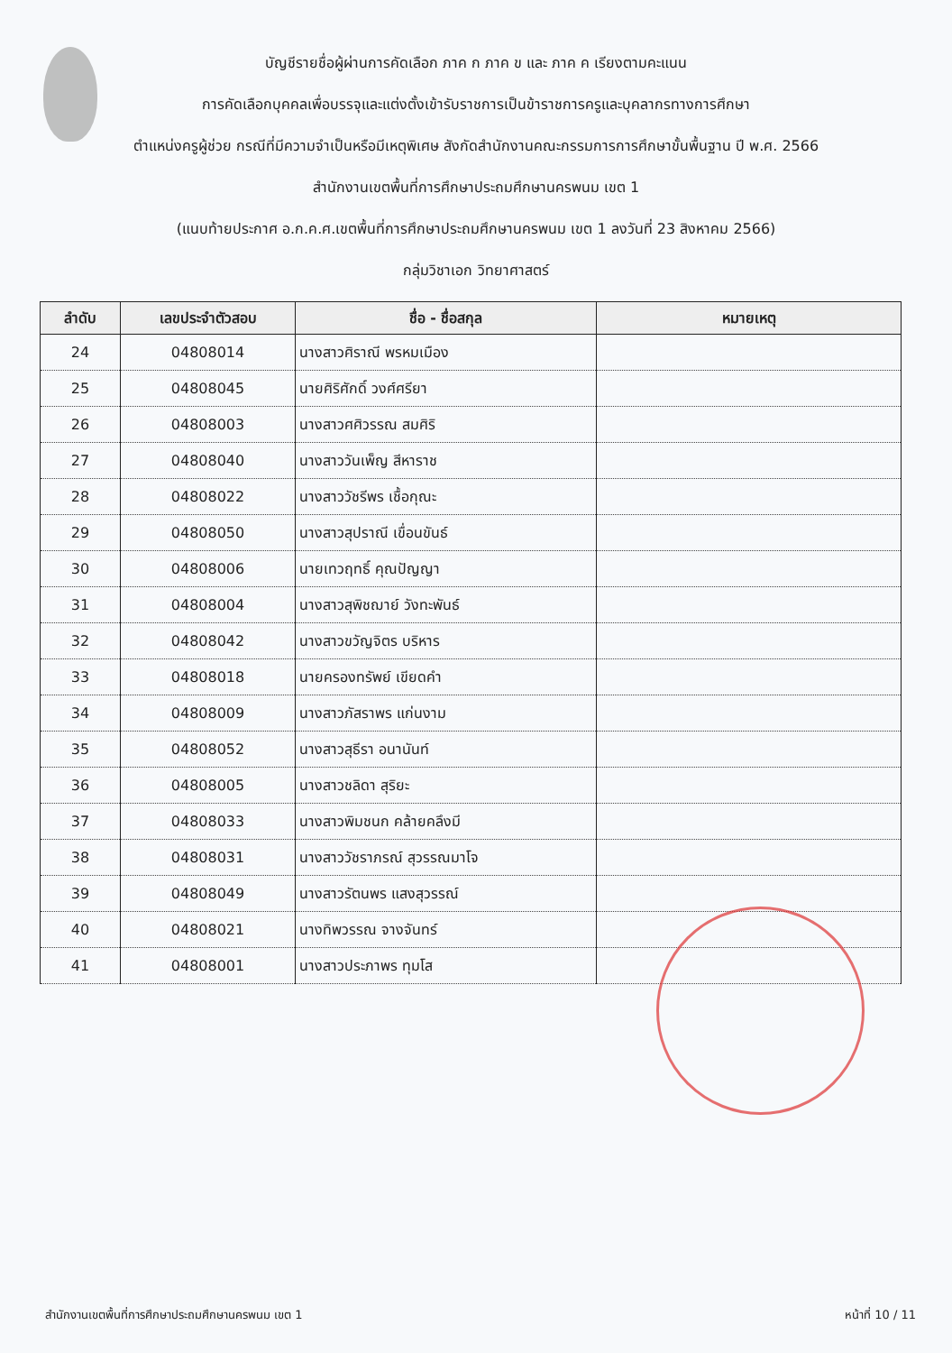บัญชีรายชื่อผู้ผ่านการคัดเลือก ภาค ก ภาค ข และ ภาค ค เรียงตามคะแนน
การคัดเลือกบุคคลเพื่อบรรจุและแต่งตั้งเข้ารับราชการเป็นข้าราชการครูและบุคลากรทางการศึกษา
ตำแหน่งครูผู้ช่วย กรณีที่มีความจำเป็นหรือมีเหตุพิเศษ สังกัดสำนักงานคณะกรรมการการศึกษาขั้นพื้นฐาน ปี พ.ศ. 2566
สำนักงานเขตพื้นที่การศึกษาประถมศึกษานครพนม เขต 1
(แนบท้ายประกาศ อ.ก.ค.ศ.เขตพื้นที่การศึกษาประถมศึกษานครพนม เขต 1 ลงวันที่ 23 สิงหาคม 2566)
กลุ่มวิชาเอก วิทยาศาสตร์
| ลำดับ | เลขประจำตัวสอบ | ชื่อ - ชื่อสกุล | หมายเหตุ |
| --- | --- | --- | --- |
| 24 | 04808014 | นางสาวศิราณี พรหมเมือง | |
| 25 | 04808045 | นายศิริศักดิ์ วงศ์ศรียา | |
| 26 | 04808003 | นางสาวศศิวรรณ สมศิริ | |
| 27 | 04808040 | นางสาววันเพ็ญ สีหาราช | |
| 28 | 04808022 | นางสาววัชรีพร เชื้อกุณะ | |
| 29 | 04808050 | นางสาวสุปราณี เขื่อนขันธ์ | |
| 30 | 04808006 | นายเทวฤทธิ์ คุณปัญญา | |
| 31 | 04808004 | นางสาวสุพิชฌาย์ วังทะพันธ์ | |
| 32 | 04808042 | นางสาวขวัญจิตร บริหาร | |
| 33 | 04808018 | นายครองทรัพย์ เขียดคำ | |
| 34 | 04808009 | นางสาวภัสราพร แก่นงาม | |
| 35 | 04808052 | นางสาวสุธีรา อนานันท์ | |
| 36 | 04808005 | นางสาวชลิดา สุริยะ | |
| 37 | 04808033 | นางสาวพิมชนก คล้ายคลึงมี | |
| 38 | 04808031 | นางสาววัชราภรณ์ สุวรรณมาโจ | |
| 39 | 04808049 | นางสาวรัตนพร แสงสุวรรณ์ | |
| 40 | 04808021 | นางทิพวรรณ จางจันทร์ | |
| 41 | 04808001 | นางสาวประภาพร ทุมโส | |
สำนักงานเขตพื้นที่การศึกษาประถมศึกษานครพนม เขต 1 หน้าที่ 10 / 11